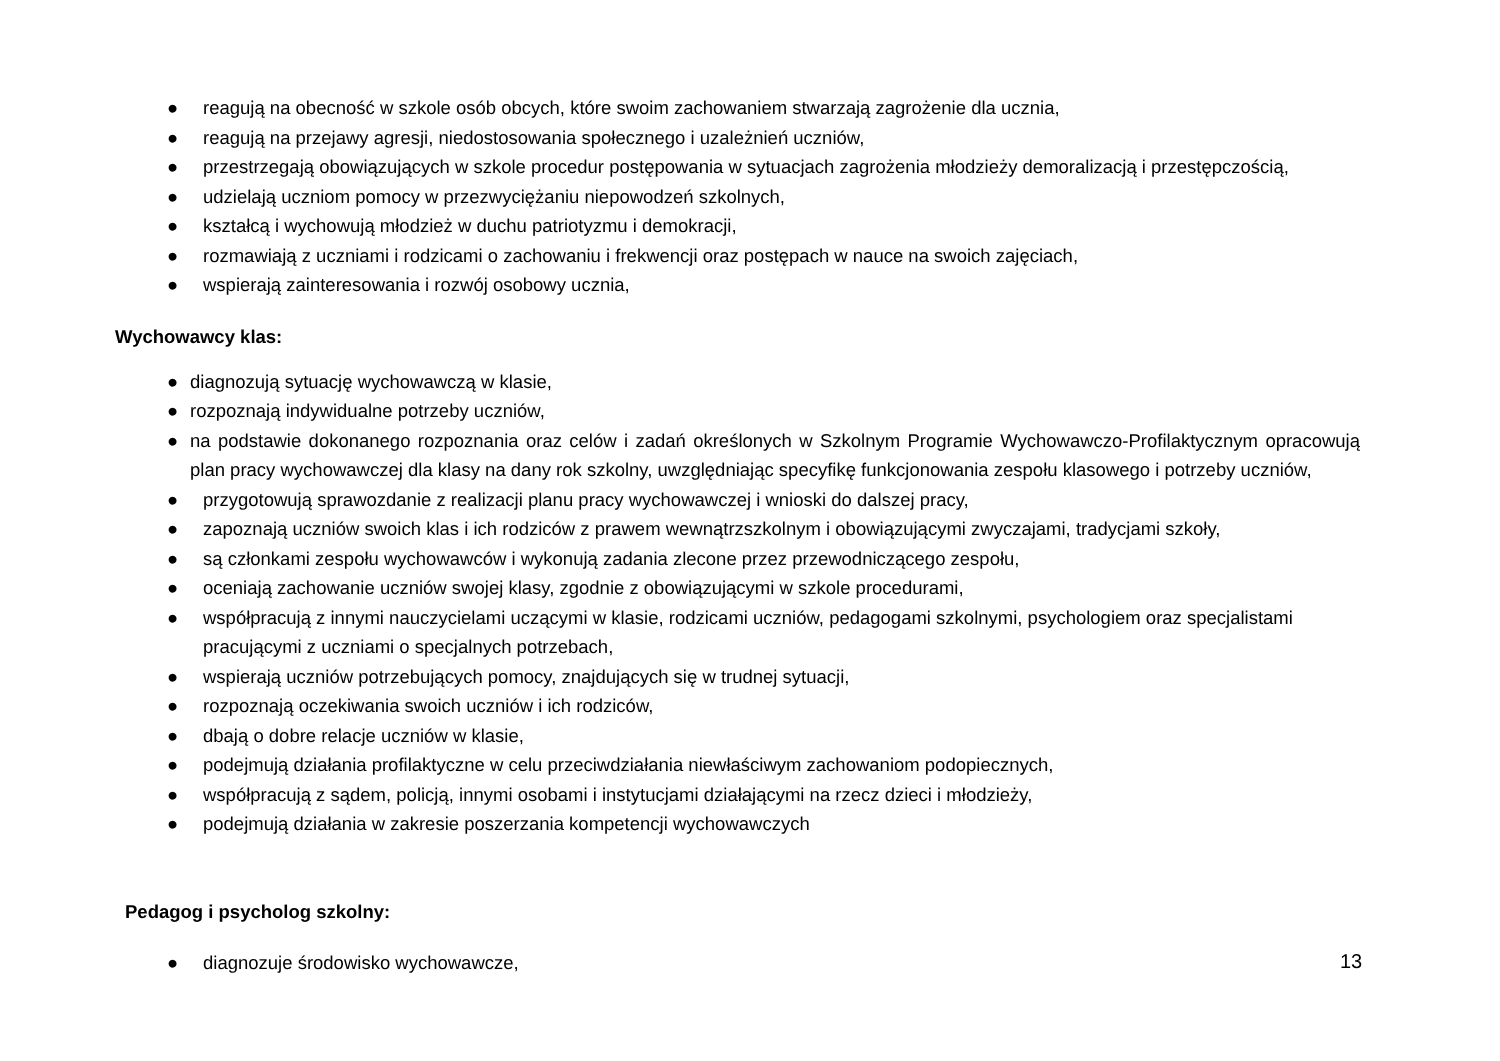● reagują na obecność w szkole osób obcych, które swoim zachowaniem stwarzają zagrożenie dla ucznia,
● reagują na przejawy agresji, niedostosowania społecznego i uzależnień uczniów,
● przestrzegają obowiązujących w szkole procedur postępowania w sytuacjach zagrożenia młodzieży demoralizacją i przestępczością,
● udzielają uczniom pomocy w przezwyciężaniu niepowodzeń szkolnych,
● kształcą i wychowują młodzież w duchu patriotyzmu i demokracji,
● rozmawiają z uczniami i rodzicami o zachowaniu i frekwencji oraz postępach w nauce na swoich zajęciach,
● wspierają zainteresowania i rozwój osobowy ucznia,
Wychowawcy klas:
● diagnozują sytuację wychowawczą w klasie,
● rozpoznają indywidualne potrzeby uczniów,
● na podstawie dokonanego rozpoznania oraz celów i zadań określonych w Szkolnym Programie Wychowawczo-Profilaktycznym opracowują plan pracy wychowawczej dla klasy na dany rok szkolny, uwzględniając specyfikę funkcjonowania zespołu klasowego i potrzeby uczniów,
● przygotowują sprawozdanie z realizacji planu pracy wychowawczej i wnioski do dalszej pracy,
● zapoznają uczniów swoich klas i ich rodziców z prawem wewnątrzszkolnym i obowiązującymi zwyczajami, tradycjami szkoły,
● są członkami zespołu wychowawców i wykonują zadania zlecone przez przewodniczącego zespołu,
● oceniają zachowanie uczniów swojej klasy, zgodnie z obowiązującymi w szkole procedurami,
● współpracują z innymi nauczycielami uczącymi w klasie, rodzicami uczniów, pedagogami szkolnymi, psychologiem oraz specjalistami pracującymi z uczniami o specjalnych potrzebach,
● wspierają uczniów potrzebujących pomocy, znajdujących się w trudnej sytuacji,
● rozpoznają oczekiwania swoich uczniów i ich rodziców,
● dbają o dobre relacje uczniów w klasie,
● podejmują działania profilaktyczne w celu przeciwdziałania niewłaściwym zachowaniom podopiecznych,
● współpracują z sądem, policją, innymi osobami i instytucjami działającymi na rzecz dzieci i młodzieży,
● podejmują działania w zakresie poszerzania kompetencji wychowawczych
Pedagog i psycholog szkolny:
● diagnozuje środowisko wychowawcze,
13